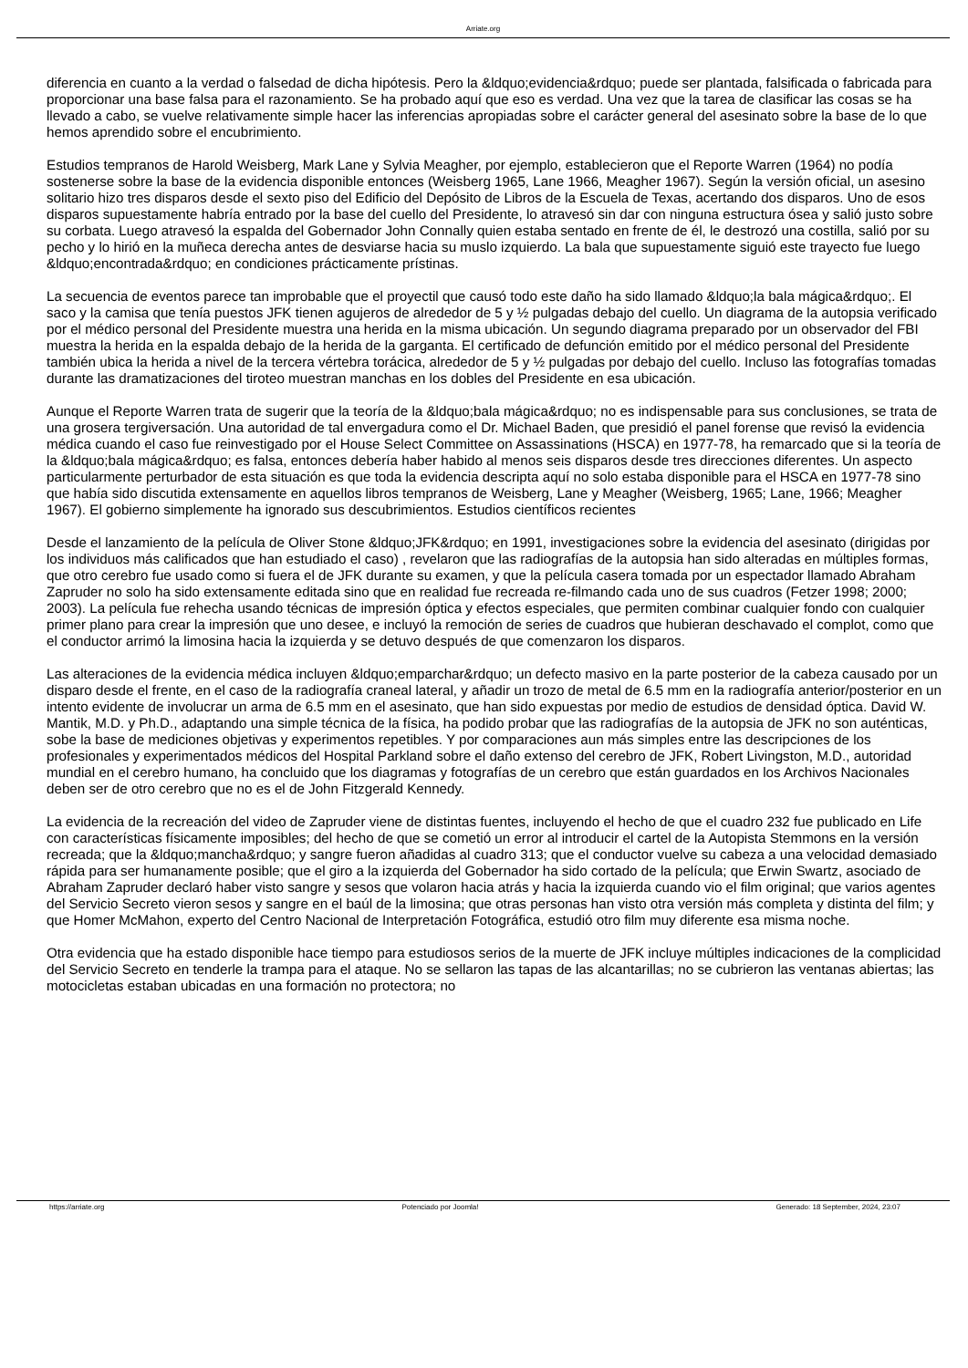Arriate.org
diferencia en cuanto a la verdad o falsedad de dicha hipótesis. Pero la &ldquo;evidencia&rdquo; puede ser plantada, falsificada o fabricada para proporcionar una base falsa para el razonamiento. Se ha probado aquí que eso es verdad. Una vez que la tarea de clasificar las cosas se ha llevado a cabo, se vuelve relativamente simple hacer las inferencias apropiadas sobre el carácter general del asesinato sobre la base de lo que hemos aprendido sobre el encubrimiento.
Estudios tempranos de Harold Weisberg, Mark Lane y Sylvia Meagher, por ejemplo, establecieron que el Reporte Warren (1964) no podía sostenerse sobre la base de la evidencia disponible entonces (Weisberg 1965, Lane 1966, Meagher 1967). Según la versión oficial, un asesino solitario hizo tres disparos desde el sexto piso del Edificio del Depósito de Libros de la Escuela de Texas, acertando dos disparos. Uno de esos disparos supuestamente habría entrado por la base del cuello del Presidente, lo atravesó sin dar con ninguna estructura ósea y salió justo sobre su corbata. Luego atravesó la espalda del Gobernador John Connally quien estaba sentado en frente de él, le destrozó una costilla, salió por su pecho y lo hirió en la muñeca derecha antes de desviarse hacia su muslo izquierdo. La bala que supuestamente siguió este trayecto fue luego &ldquo;encontrada&rdquo; en condiciones prácticamente prístinas.
La secuencia de eventos parece tan improbable que el proyectil que causó todo este daño ha sido llamado &ldquo;la bala mágica&rdquo;. El saco y la camisa que tenía puestos JFK tienen agujeros de alrededor de 5 y ½ pulgadas debajo del cuello. Un diagrama de la autopsia verificado por el médico personal del Presidente muestra una herida en la misma ubicación. Un segundo diagrama preparado por un observador del FBI muestra la herida en la espalda debajo de la herida de la garganta. El certificado de defunción emitido por el médico personal del Presidente también ubica la herida a nivel de la tercera vértebra torácica, alrededor de 5 y ½ pulgadas por debajo del cuello. Incluso las fotografías tomadas durante las dramatizaciones del tiroteo muestran manchas en los dobles del Presidente en esa ubicación.
Aunque el Reporte Warren trata de sugerir que la teoría de la &ldquo;bala mágica&rdquo; no es indispensable para sus conclusiones, se trata de una grosera tergiversación. Una autoridad de tal envergadura como el Dr. Michael Baden, que presidió el panel forense que revisó la evidencia médica cuando el caso fue reinvestigado por el House Select Committee on Assassinations (HSCA) en 1977-78, ha remarcado que si la teoría de la &ldquo;bala mágica&rdquo; es falsa, entonces debería haber habido al menos seis disparos desde tres direcciones diferentes. Un aspecto particularmente perturbador de esta situación es que toda la evidencia descripta aquí no solo estaba disponible para el HSCA en 1977-78 sino que había sido discutida extensamente en aquellos libros tempranos de Weisberg, Lane y Meagher (Weisberg, 1965; Lane, 1966; Meagher 1967). El gobierno simplemente ha ignorado sus descubrimientos. Estudios científicos recientes
Desde el lanzamiento de la película de Oliver Stone &ldquo;JFK&rdquo; en 1991, investigaciones sobre la evidencia del asesinato (dirigidas por los individuos más calificados que han estudiado el caso) , revelaron que las radiografías de la autopsia han sido alteradas en múltiples formas, que otro cerebro fue usado como si fuera el de JFK durante su examen, y que la película casera tomada por un espectador llamado Abraham Zapruder no solo ha sido extensamente editada sino que en realidad fue recreada re-filmando cada uno de sus cuadros (Fetzer 1998; 2000; 2003). La película fue rehecha usando técnicas de impresión óptica y efectos especiales, que permiten combinar cualquier fondo con cualquier primer plano para crear la impresión que uno desee, e incluyó la remoción de series de cuadros que hubieran deschavado el complot, como que el conductor arrimó la limosina hacia la izquierda y se detuvo después de que comenzaron los disparos.
Las alteraciones de la evidencia médica incluyen &ldquo;emparchar&rdquo; un defecto masivo en la parte posterior de la cabeza causado por un disparo desde el frente, en el caso de la radiografía craneal lateral, y añadir un trozo de metal de 6.5 mm en la radiografía anterior/posterior en un intento evidente de involucrar un arma de 6.5 mm en el asesinato, que han sido expuestas por medio de estudios de densidad óptica. David W. Mantik, M.D. y Ph.D., adaptando una simple técnica de la física, ha podido probar que las radiografías de la autopsia de JFK no son auténticas, sobe la base de mediciones objetivas y experimentos repetibles. Y por comparaciones aun más simples entre las descripciones de los profesionales y experimentados médicos del Hospital Parkland sobre el daño extenso del cerebro de JFK, Robert Livingston, M.D., autoridad mundial en el cerebro humano, ha concluido que los diagramas y fotografías de un cerebro que están guardados en los Archivos Nacionales deben ser de otro cerebro que no es el de John Fitzgerald Kennedy.
La evidencia de la recreación del video de Zapruder viene de distintas fuentes, incluyendo el hecho de que el cuadro 232 fue publicado en Life con características físicamente imposibles; del hecho de que se cometió un error al introducir el cartel de la Autopista Stemmons en la versión recreada; que la &ldquo;mancha&rdquo; y sangre fueron añadidas al cuadro 313; que el conductor vuelve su cabeza a una velocidad demasiado rápida para ser humanamente posible; que el giro a la izquierda del Gobernador ha sido cortado de la película; que Erwin Swartz, asociado de Abraham Zapruder declaró haber visto sangre y sesos que volaron hacia atrás y hacia la izquierda cuando vio el film original; que varios agentes del Servicio Secreto vieron sesos y sangre en el baúl de la limosina; que otras personas han visto otra versión más completa y distinta del film; y que Homer McMahon, experto del Centro Nacional de Interpretación Fotográfica, estudió otro film muy diferente esa misma noche.
Otra evidencia que ha estado disponible hace tiempo para estudiosos serios de la muerte de JFK incluye múltiples indicaciones de la complicidad del Servicio Secreto en tenderle la trampa para el ataque. No se sellaron las tapas de las alcantarillas; no se cubrieron las ventanas abiertas; las motocicletas estaban ubicadas en una formación no protectora; no
https://arriate.org Potenciado por Joomla! Generado: 18 September, 2024, 23:07